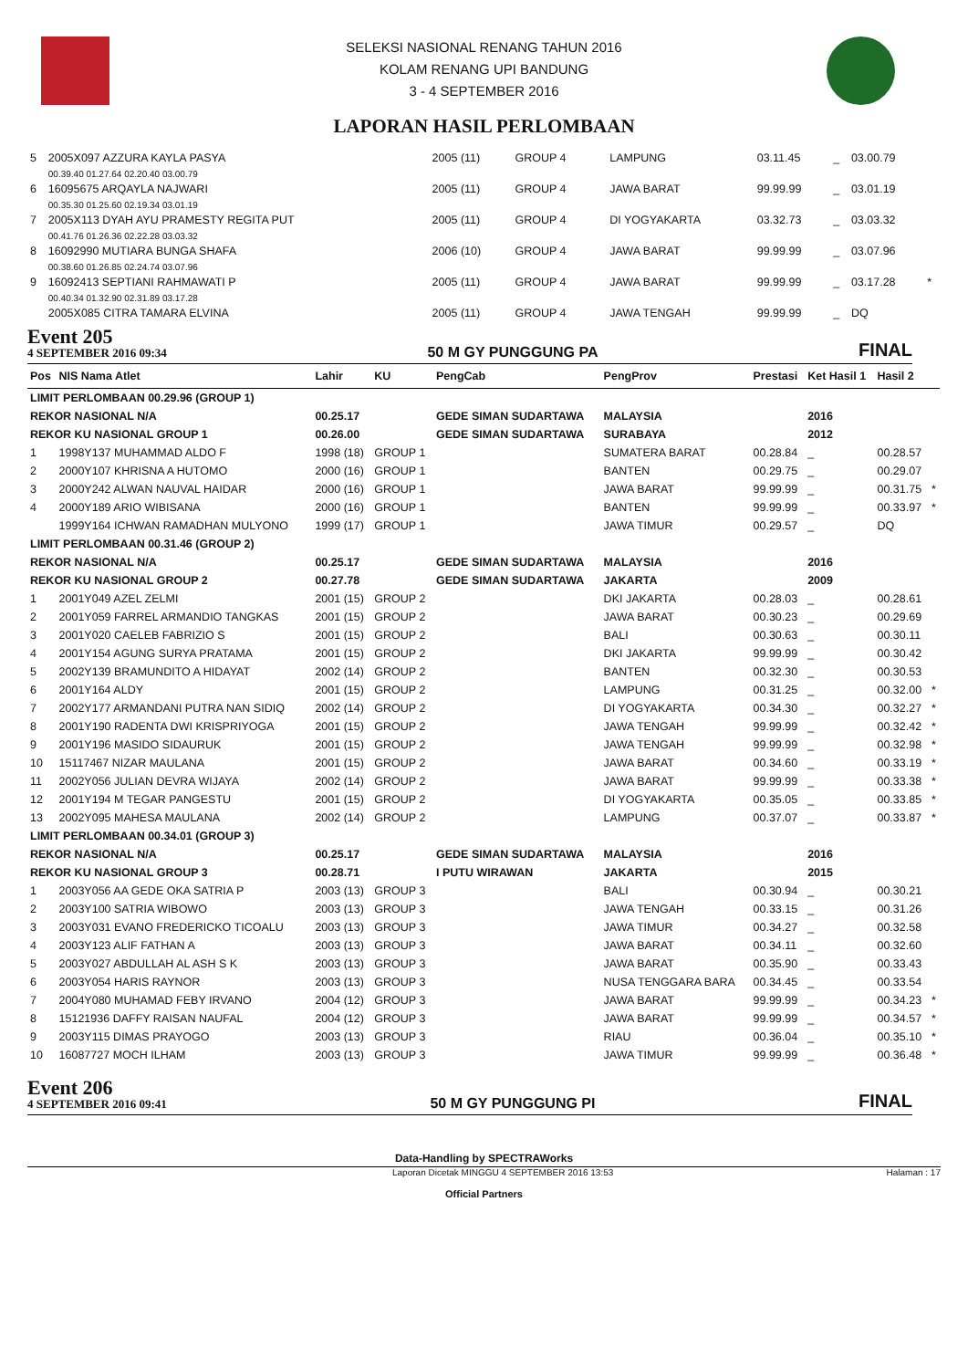SELEKSI NASIONAL RENANG TAHUN 2016
KOLAM RENANG UPI BANDUNG
3 - 4 SEPTEMBER 2016
LAPORAN HASIL PERLOMBAAN
| 5 | 2005X097 AZZURA KAYLA PASYA | 2005 (11) | GROUP 4 | | LAMPUNG | 03.11.45 | _ | 03.00.79 | |
| | 00.39.40 01.27.64 02.20.40 03.00.79 | | | | | | | | |
| 6 | 16095675 ARQAYLA NAJWARI | 2005 (11) | GROUP 4 | | JAWA BARAT | 99.99.99 | _ | 03.01.19 | |
| | 00.35.30 01.25.60 02.19.34 03.01.19 | | | | | | | | |
| 7 | 2005X113 DYAH AYU PRAMESTY REGITA PUT | 2005 (11) | GROUP 4 | | DI YOGYAKARTA | 03.32.73 | _ | 03.03.32 | |
| | 00.41.76 01.26.36 02.22.28 03.03.32 | | | | | | | | |
| 8 | 16092990 MUTIARA BUNGA SHAFA | 2006 (10) | GROUP 4 | | JAWA BARAT | 99.99.99 | _ | 03.07.96 | |
| | 00.38.60 01.26.85 02.24.74 03.07.96 | | | | | | | | |
| 9 | 16092413 SEPTIANI RAHMAWATI P | 2005 (11) | GROUP 4 | | JAWA BARAT | 99.99.99 | _ | 03.17.28 | * |
| | 00.40.34 01.32.90 02.31.89 03.17.28 | | | | | | | | |
| | 2005X085 CITRA TAMARA ELVINA | 2005 (11) | GROUP 4 | | JAWA TENGAH | 99.99.99 | _ | DQ | |
Event 205
4 SEPTEMBER 2016 09:34
50 M GY PUNGGUNG PA
FINAL
| Pos | NIS Nama Atlet | Lahir | KU | PengCab | PengProv | Prestasi | Ket Hasil 1 | Hasil 2 | |
| --- | --- | --- | --- | --- | --- | --- | --- | --- | --- |
| LIMIT PERLOMBAAN 00.29.96 (GROUP 1) | | | | | | | | | |
| REKOR NASIONAL N/A | | 00.25.17 | | GEDE SIMAN SUDARTAWA | MALAYSIA | | 2016 | | |
| REKOR KU NASIONAL GROUP 1 | | 00.26.00 | | GEDE SIMAN SUDARTAWA | SURABAYA | | 2012 | | |
| 1 | 1998Y137 MUHAMMAD ALDO F | 1998 (18) | GROUP 1 | | SUMATERA BARAT | 00.28.84 | _ | 00.28.57 | |
| 2 | 2000Y107 KHRISNA A HUTOMO | 2000 (16) | GROUP 1 | | BANTEN | 00.29.75 | _ | 00.29.07 | |
| 3 | 2000Y242 ALWAN NAUVAL HAIDAR | 2000 (16) | GROUP 1 | | JAWA BARAT | 99.99.99 | _ | 00.31.75 | * |
| 4 | 2000Y189 ARIO WIBISANA | 2000 (16) | GROUP 1 | | BANTEN | 99.99.99 | _ | 00.33.97 | * |
| | 1999Y164 ICHWAN RAMADHAN MULYONO | 1999 (17) | GROUP 1 | | JAWA TIMUR | 00.29.57 | _ | DQ | |
| LIMIT PERLOMBAAN 00.31.46 (GROUP 2) | | | | | | | | | |
| REKOR NASIONAL N/A | | 00.25.17 | | GEDE SIMAN SUDARTAWA | MALAYSIA | | 2016 | | |
| REKOR KU NASIONAL GROUP 2 | | 00.27.78 | | GEDE SIMAN SUDARTAWA | JAKARTA | | 2009 | | |
| 1 | 2001Y049 AZEL ZELMI | 2001 (15) | GROUP 2 | | DKI JAKARTA | 00.28.03 | _ | 00.28.61 | |
| 2 | 2001Y059 FARREL ARMANDIO TANGKAS | 2001 (15) | GROUP 2 | | JAWA BARAT | 00.30.23 | _ | 00.29.69 | |
| 3 | 2001Y020 CAELEB FABRIZIO S | 2001 (15) | GROUP 2 | | BALI | 00.30.63 | _ | 00.30.11 | |
| 4 | 2001Y154 AGUNG SURYA PRATAMA | 2001 (15) | GROUP 2 | | DKI JAKARTA | 99.99.99 | _ | 00.30.42 | |
| 5 | 2002Y139 BRAMUNDITO A HIDAYAT | 2002 (14) | GROUP 2 | | BANTEN | 00.32.30 | _ | 00.30.53 | |
| 6 | 2001Y164 ALDY | 2001 (15) | GROUP 2 | | LAMPUNG | 00.31.25 | _ | 00.32.00 | * |
| 7 | 2002Y177 ARMANDANI PUTRA NAN SIDIQ | 2002 (14) | GROUP 2 | | DI YOGYAKARTA | 00.34.30 | _ | 00.32.27 | * |
| 8 | 2001Y190 RADENTA DWI KRISPRIYOGA | 2001 (15) | GROUP 2 | | JAWA TENGAH | 99.99.99 | _ | 00.32.42 | * |
| 9 | 2001Y196 MASIDO SIDAURUK | 2001 (15) | GROUP 2 | | JAWA TENGAH | 99.99.99 | _ | 00.32.98 | * |
| 10 | 15117467 NIZAR MAULANA | 2001 (15) | GROUP 2 | | JAWA BARAT | 00.34.60 | _ | 00.33.19 | * |
| 11 | 2002Y056 JULIAN DEVRA WIJAYA | 2002 (14) | GROUP 2 | | JAWA BARAT | 99.99.99 | _ | 00.33.38 | * |
| 12 | 2001Y194 M TEGAR PANGESTU | 2001 (15) | GROUP 2 | | DI YOGYAKARTA | 00.35.05 | _ | 00.33.85 | * |
| 13 | 2002Y095 MAHESA MAULANA | 2002 (14) | GROUP 2 | | LAMPUNG | 00.37.07 | _ | 00.33.87 | * |
| LIMIT PERLOMBAAN 00.34.01 (GROUP 3) | | | | | | | | | |
| REKOR NASIONAL N/A | | 00.25.17 | | GEDE SIMAN SUDARTAWA | MALAYSIA | | 2016 | | |
| REKOR KU NASIONAL GROUP 3 | | 00.28.71 | | I PUTU WIRAWAN | JAKARTA | | 2015 | | |
| 1 | 2003Y056 AA GEDE OKA SATRIA P | 2003 (13) | GROUP 3 | | BALI | 00.30.94 | _ | 00.30.21 | |
| 2 | 2003Y100 SATRIA WIBOWO | 2003 (13) | GROUP 3 | | JAWA TENGAH | 00.33.15 | _ | 00.31.26 | |
| 3 | 2003Y031 EVANO FREDERICKO TICOALU | 2003 (13) | GROUP 3 | | JAWA TIMUR | 00.34.27 | _ | 00.32.58 | |
| 4 | 2003Y123 ALIF FATHAN A | 2003 (13) | GROUP 3 | | JAWA BARAT | 00.34.11 | _ | 00.32.60 | |
| 5 | 2003Y027 ABDULLAH AL ASH S K | 2003 (13) | GROUP 3 | | JAWA BARAT | 00.35.90 | _ | 00.33.43 | |
| 6 | 2003Y054 HARIS RAYNOR | 2003 (13) | GROUP 3 | | NUSA TENGGARA BARA | 00.34.45 | _ | 00.33.54 | |
| 7 | 2004Y080 MUHAMAD FEBY IRVANO | 2004 (12) | GROUP 3 | | JAWA BARAT | 99.99.99 | _ | 00.34.23 | * |
| 8 | 15121936 DAFFY RAISAN NAUFAL | 2004 (12) | GROUP 3 | | JAWA BARAT | 99.99.99 | _ | 00.34.57 | * |
| 9 | 2003Y115 DIMAS PRAYOGO | 2003 (13) | GROUP 3 | | RIAU | 00.36.04 | _ | 00.35.10 | * |
| 10 | 16087727 MOCH ILHAM | 2003 (13) | GROUP 3 | | JAWA TIMUR | 99.99.99 | _ | 00.36.48 | * |
Event 206
4 SEPTEMBER 2016 09:41
50 M GY PUNGGUNG PI
FINAL
Data-Handling by SPECTRAWorks
Laporan Dicetak MINGGU 4 SEPTEMBER 2016 13:53 Halaman : 17
Official Partners